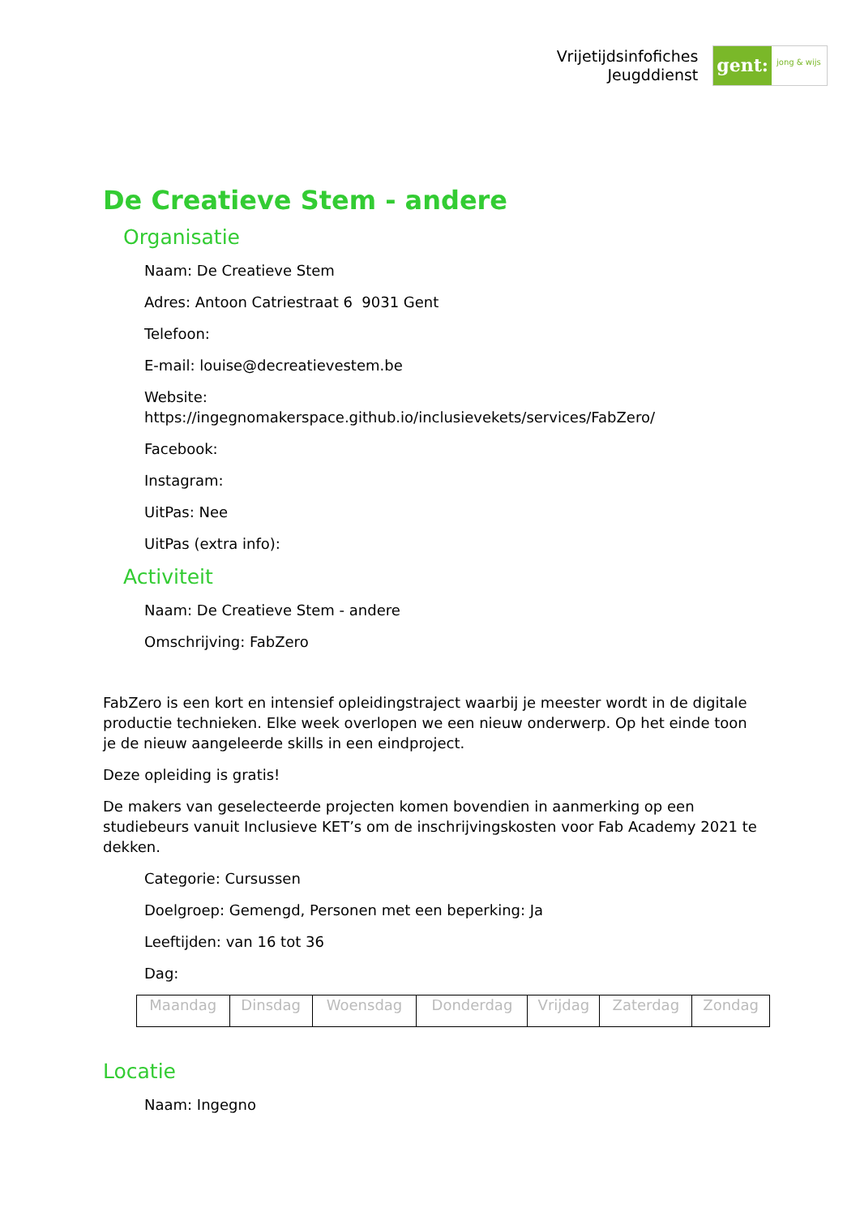Vrijetijdsinfofiches
Jeugddienst
gent:
jong & wijs
De Creatieve Stem - andere
Organisatie
Naam: De Creatieve Stem
Adres: Antoon Catriestraat 6 9031 Gent
Telefoon:
E-mail: louise@decreatievestem.be
Website:
https://ingegnomakerspace.github.io/inclusievekets/services/FabZero/
Facebook:
Instagram:
UitPas: Nee
UitPas (extra info):
Activiteit
Naam: De Creatieve Stem - andere
Omschrijving: FabZero
FabZero is een kort en intensief opleidingstraject waarbij je meester wordt in de digitale productie technieken. Elke week overlopen we een nieuw onderwerp. Op het einde toon je de nieuw aangeleerde skills in een eindproject.
Deze opleiding is gratis!
De makers van geselecteerde projecten komen bovendien in aanmerking op een studiebeurs vanuit Inclusieve KET’s om de inschrijvingskosten voor Fab Academy 2021 te dekken.
Categorie: Cursussen
Doelgroep: Gemengd, Personen met een beperking: Ja
Leeftijden: van 16 tot 36
Dag:
| Maandag | Dinsdag | Woensdag | Donderdag | Vrijdag | Zaterdag | Zondag |
Locatie
Naam: Ingegno